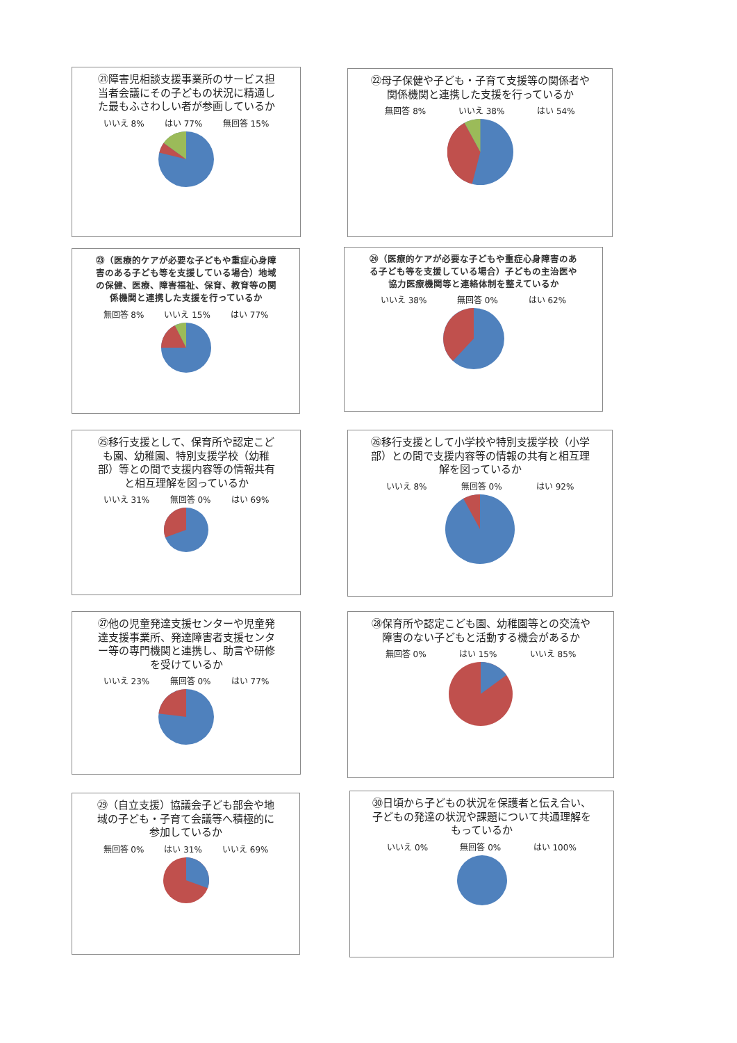㉑障害児相談支援事業所のサービス担当者会議にその子どもの状況に精通した最もふさわしい者が参画しているか
いいえ 8% はい 77% 無回答 15%
㉒母子保健や子ども・子育て支援等の関係者や関係機関と連携した支援を行っているか
無回答 8% いいえ 38% はい 54%
㉓（医療的ケアが必要な子どもや重症心身障害のある子ども等を支援している場合）地域の保健、医療、障害福祉、保育、教育等の関係機関と連携した支援を行っているか
無回答 8% いいえ 15% はい 77%
㉔（医療的ケアが必要な子どもや重症心身障害のある子ども等を支援している場合）子どもの主治医や協力医療機関等と連絡体制を整えているか
いいえ 38% 無回答 0% はい 62%
㉕移行支援として、保育所や認定こども園、幼稚園、特別支援学校（幼稚部）等との間で支援内容等の情報共有と相互理解を図っているか
いいえ 31% 無回答 0% はい 69%
㉖移行支援として小学校や特別支援学校（小学部）との間で支援内容等の情報の共有と相互理解を図っているか
いいえ 8% 無回答 0% はい 92%
㉗他の児童発達支援センターや児童発達支援事業所、発達障害者支援センター等の専門機関と連携し、助言や研修を受けているか
いいえ 23% 無回答 0% はい 77%
㉘保育所や認定こども園、幼稚園等との交流や障害のない子どもと活動する機会があるか
無回答 0% はい 15% いいえ 85%
㉙（自立支援）協議会子ども部会や地域の子ども・子育て会議等へ積極的に参加しているか
無回答 0% はい 31% いいえ 69%
㉚日頃から子どもの状況を保護者と伝え合い、子どもの発達の状況や課題について共通理解をもっているか
いいえ 0% 無回答 0% はい 100%